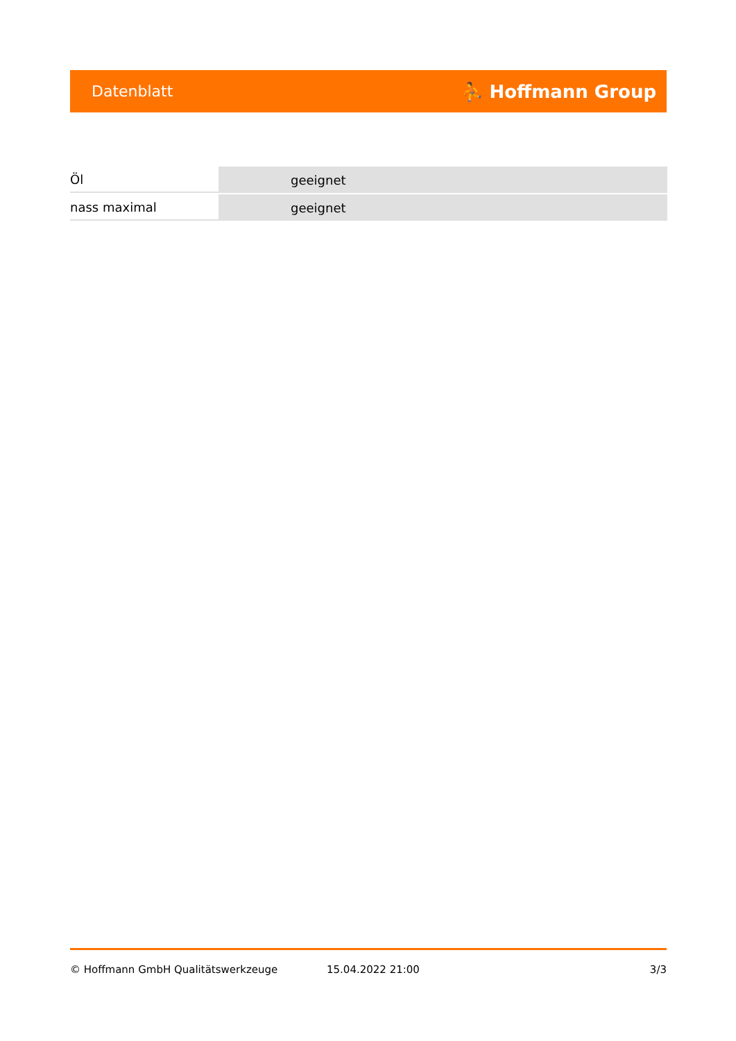Datenblatt ⛹ Hoffmann Group
| Öl | geeignet |
| nass maximal | geeignet |
© Hoffmann GmbH Qualitätswerkzeuge 15.04.2022 21:00 3/3